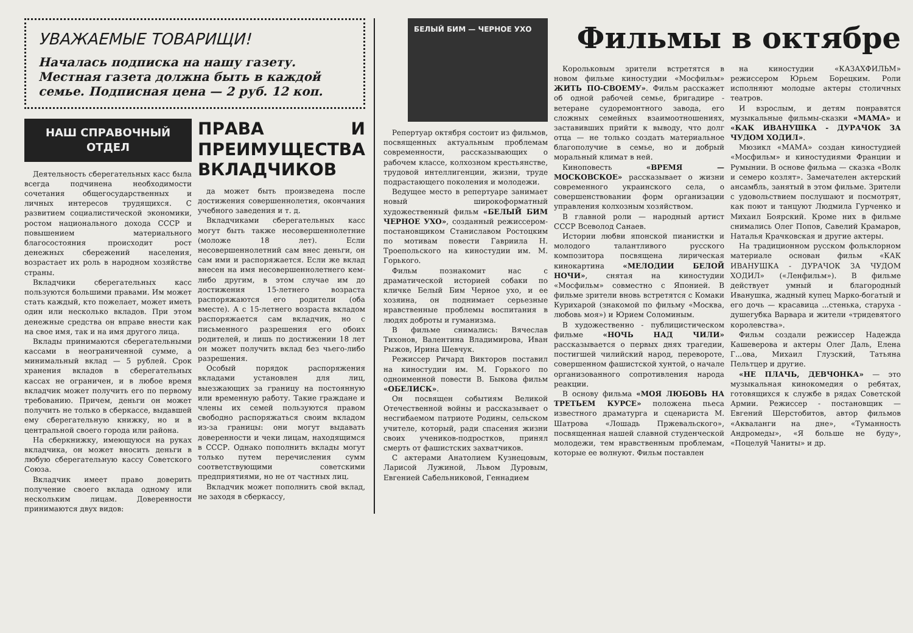УВАЖАЕМЫЕ ТОВАРИЩИ!
Началась подписка на нашу газету. Местная газета должна быть в каждой семье. Подписная цена — 2 руб. 12 коп.
НАШ СПРАВОЧНЫЙ ОТДЕЛ
Деятельность сберегательных касс была всегда подчинена необходимости сочетания общегосударственных и личных интересов трудящихся. С развитием социалистической экономики, ростом национального дохода СССР и повышением материального благосостояния происходит рост денежных сбережений населения, возрастает их роль в народном хозяйстве страны.
Вкладчики сберегательных касс пользуются большими правами. Им может стать каждый, кто пожелает, может иметь один или несколько вкладов. При этом денежные средства он вправе внести как на свое имя, так и на имя другого лица.
Вклады принимаются сберегательными кассами в неограниченной сумме, а минимальный вклад — 5 рублей. Срок хранения вкладов в сберегательных кассах не ограничен, и в любое время вкладчик может получить его по первому требованию. Причем, деньги он может получить не только в сберкассе, выдавшей ему сберегательную книжку, но и в центральной своего города или района.
На сберкнижку, имеющуюся на руках вкладчика, он может вносить деньги в любую сберегательную кассу Советского Союза.
Вкладчик имеет право доверить получение своего вклада одному или нескольким лицам. Доверенности принимаются двух видов:
ПРАВА И ПРЕИМУЩЕСТВА ВКЛАДЧИКОВ
да может быть произведена после достижения совершеннолетия, окончания учебного заведения и т. д.
Вкладчиками сберегательных касс могут быть также несовершеннолетние (моложе 18 лет). Если несовершеннолетний сам внес деньги, он сам ими и распоряжается. Если же вклад внесен на имя несовершеннолетнего кем-либо другим, в этом случае им до достижения 15-летнего возраста распоряжаются его родители (оба вместе). А с 15-летнего возраста вкладом распоряжается сам вкладчик, но с письменного разрешения его обоих родителей, и лишь по достижении 18 лет он может получить вклад без чьего-либо разрешения.
Особый порядок распоряжения вкладами установлен для лиц, выезжающих за границу на постоянную или временную работу. Такие граждане и члены их семей пользуются правом свободно распоряжаться своим вкладом из-за границы: они могут выдавать доверенности и чеки лицам, находящимся в СССР. Однако пополнить вклады могут только путем перечисления сумм соответствующими советскими предприятиями, но не от частных лиц.
Вкладчик может пополнить свой вклад, не заходя в сберкассу,
БЕЛЫЙ БИМ — ЧЕРНОЕ УХО
Репертуар октября состоит из фильмов, посвященных актуальным проблемам современности, рассказывающих о рабочем классе, колхозном крестьянстве, трудовой интеллигенции, жизни, труде подрастающего поколения и молодежи.
Ведущее место в репертуаре занимает новый широкоформатный художественный фильм «БЕЛЫЙ БИМ ЧЕРНОЕ УХО», созданный режиссером-постановщиком Станиславом Ростоцким по мотивам повести Гавриила Н. Троепольского на киностудии им. М. Горького.
Фильм познакомит нас с драматической историей собаки по кличке Белый Бим Черное ухо, и ее хозяина, он поднимает серьезные нравственные проблемы воспитания в людях доброты и гуманизма.
В фильме снимались: Вячеслав Тихонов, Валентина Владимирова, Иван Рыжов, Ирина Шевчук.
Режиссер Ричард Викторов поставил на киностудии им. М. Горького по одноименной повести В. Быкова фильм «ОБЕЛИСК».
Он посвящен событиям Великой Отечественной войны и рассказывает о несгибаемом патриоте Родины, сельском учителе, который, ради спасения жизни своих учеников-подростков, принял смерть от фашистских захватчиков.
С актерами Анатолием Кузнецовым, Ларисой Лужиной, Львом Дуровым, Евгенией Сабельниковой, Геннадием
Фильмы в октябре
Корольковым зрители встретятся в новом фильме киностудии «Мосфильм» ЖИТЬ ПО-СВОЕМУ». Фильм расскажет об одной рабочей семье, бригадире - ветеране судоремонтного завода, его сложных семейных взаимоотношениях, заставивших прийти к выводу, что долг отца — не только создать материальное благополучие в семье, но и добрый моральный климат в ней.
Киноповесть «ВРЕМЯ — МОСКОВСКОЕ» рассказывает о жизни современного украинского села, о совершенствовании форм организации управления колхозным хозяйством.
В главной роли — народный артист СССР Всеволод Санаев.
Истории любви японской пианистки и молодого талантливого русского композитора посвящена лирическая кинокартина «МЕЛОДИИ БЕЛОЙ НОЧИ», снятая на киностудии «Мосфильм» совместно с Японией. В фильме зрители вновь встретятся с Комаки Курихарой (знакомой по фильму «Москва, любовь моя») и Юрием Соломиным.
В художественно - публицистическом фильме «НОЧЬ НАД ЧИЛИ» рассказывается о первых днях трагедии, постигшей чилийский народ, перевороте, совершенном фашистской хунтой, о начале организованного сопротивления народа реакции.
В основу фильма «МОЯ ЛЮБОВЬ НА ТРЕТЬЕМ КУРСЕ» положена пьеса известного драматурга и сценариста М. Шатрова «Лошадь Пржевальского», посвященная нашей славной студенческой молодежи, тем нравственным проблемам, которые ее волнуют. Фильм поставлен
на киностудии «КАЗАХФИЛЬМ» режиссером Юрьем Борецким. Роли исполняют молодые актеры столичных театров.
И взрослым, и детям понравятся музыкальные фильмы-сказки «МАМА» и «КАК ИВАНУШКА - ДУРАЧОК ЗА ЧУДОМ ХОДИЛ».
Мюзикл «МАМА» создан киностудией «Мосфильм» и киностудиями Франции и Румынии. В основе фильма — сказка «Волк и семеро козлят». Замечателен актерский ансамбль, занятый в этом фильме. Зрители с удовольствием послушают и посмотрят, как поют и танцуют Людмила Гурченко и Михаил Боярский. Кроме них в фильме снимались Олег Попов, Савелий Крамаров, Наталья Крачковская и другие актеры.
На традиционном русском фольклорном материале основан фильм «КАК ИВАНУШКА - ДУРАЧОК ЗА ЧУДОМ ХОДИЛ» («Ленфильм»). В фильме действует умный и благородный Иванушка, жадный купец Марко-богатый и его дочь — красавица ...стенька, старуха - душегубка Варвара и жители «тридевятого королевства».
Фильм создали режиссер Надежда Кашеверова и актеры Олег Даль, Елена Г...ова, Михаил Глузский, Татьяна Пельтцер и другие.
«НЕ ПЛАЧЬ, ДЕВЧОНКА» — это музыкальная кинокомедия о ребятах, готовящихся к службе в рядах Советской Армии. Режиссер - постановщик — Евгений Шерстобитов, автор фильмов «Акваланги на дне», «Туманность Андромеды», «Я больше не буду», «Поцелуй Чаниты» и др.